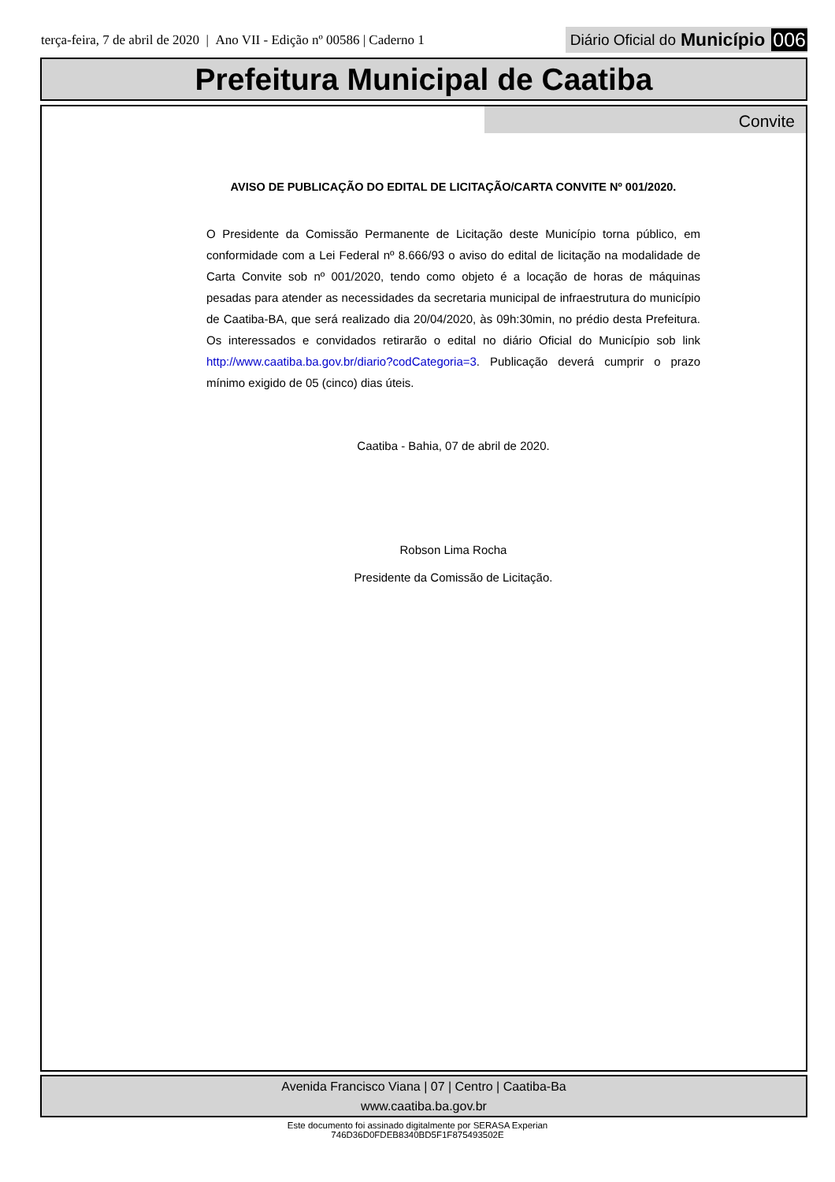terça-feira, 7 de abril de 2020 | Ano VII - Edição nº 00586 | Caderno 1 Diário Oficial do Município 006
Prefeitura Municipal de Caatiba
Convite
AVISO DE PUBLICAÇÃO DO EDITAL DE LICITAÇÃO/CARTA CONVITE Nº 001/2020.
O Presidente da Comissão Permanente de Licitação deste Município torna público, em conformidade com a Lei Federal nº 8.666/93 o aviso do edital de licitação na modalidade de Carta Convite sob nº 001/2020, tendo como objeto é a locação de horas de máquinas pesadas para atender as necessidades da secretaria municipal de infraestrutura do município de Caatiba-BA, que será realizado dia 20/04/2020, às 09h:30min, no prédio desta Prefeitura. Os interessados e convidados retirarão o edital no diário Oficial do Município sob link http://www.caatiba.ba.gov.br/diario?codCategoria=3. Publicação deverá cumprir o prazo mínimo exigido de 05 (cinco) dias úteis.
Caatiba - Bahia, 07 de abril de 2020.
Robson Lima Rocha
Presidente da Comissão de Licitação.
Avenida Francisco Viana | 07 | Centro | Caatiba-Ba
www.caatiba.ba.gov.br
Este documento foi assinado digitalmente por SERASA Experian
746D36D0FDEB8340BD5F1F875493502E